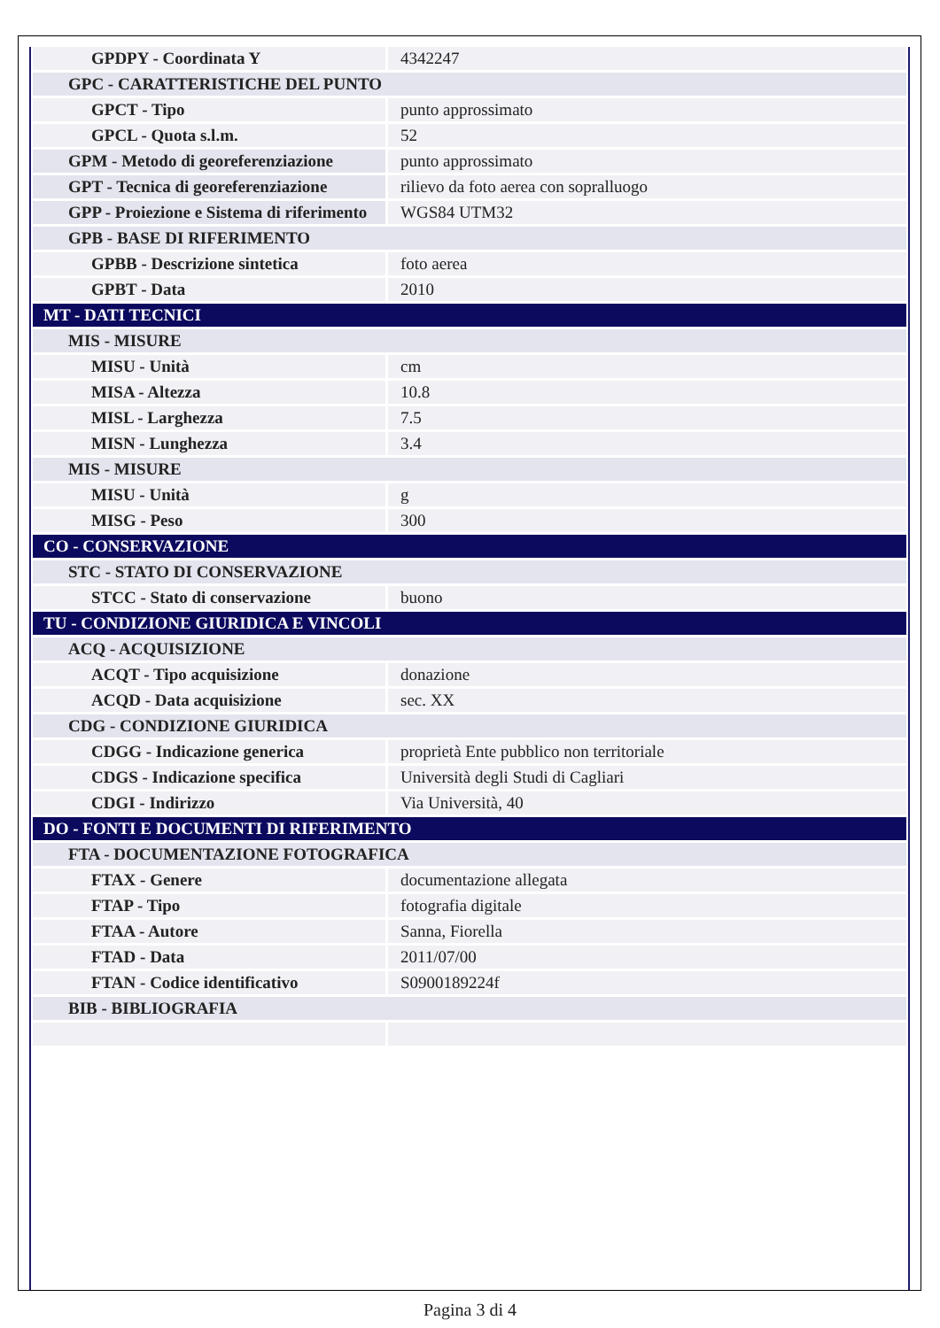| GPDPY - Coordinata Y | 4342247 |
| GPC - CARATTERISTICHE DEL PUNTO | |
| GPCT - Tipo | punto approssimato |
| GPCL - Quota s.l.m. | 52 |
| GPM - Metodo di georeferenziazione | punto approssimato |
| GPT - Tecnica di georeferenziazione | rilievo da foto aerea con sopralluogo |
| GPP - Proiezione e Sistema di riferimento | WGS84 UTM32 |
| GPB - BASE DI RIFERIMENTO | |
| GPBB - Descrizione sintetica | foto aerea |
| GPBT - Data | 2010 |
| MT - DATI TECNICI | |
| MIS - MISURE | |
| MISU - Unità | cm |
| MISA - Altezza | 10.8 |
| MISL - Larghezza | 7.5 |
| MISN - Lunghezza | 3.4 |
| MIS - MISURE | |
| MISU - Unità | g |
| MISG - Peso | 300 |
| CO - CONSERVAZIONE | |
| STC - STATO DI CONSERVAZIONE | |
| STCC - Stato di conservazione | buono |
| TU - CONDIZIONE GIURIDICA E VINCOLI | |
| ACQ - ACQUISIZIONE | |
| ACQT - Tipo acquisizione | donazione |
| ACQD - Data acquisizione | sec. XX |
| CDG - CONDIZIONE GIURIDICA | |
| CDGG - Indicazione generica | proprietà Ente pubblico non territoriale |
| CDGS - Indicazione specifica | Università degli Studi di Cagliari |
| CDGI - Indirizzo | Via Università, 40 |
| DO - FONTI E DOCUMENTI DI RIFERIMENTO | |
| FTA - DOCUMENTAZIONE FOTOGRAFICA | |
| FTAX - Genere | documentazione allegata |
| FTAP - Tipo | fotografia digitale |
| FTAA - Autore | Sanna, Fiorella |
| FTAD - Data | 2011/07/00 |
| FTAN - Codice identificativo | S0900189224f |
| BIB - BIBLIOGRAFIA | |
Pagina 3 di 4